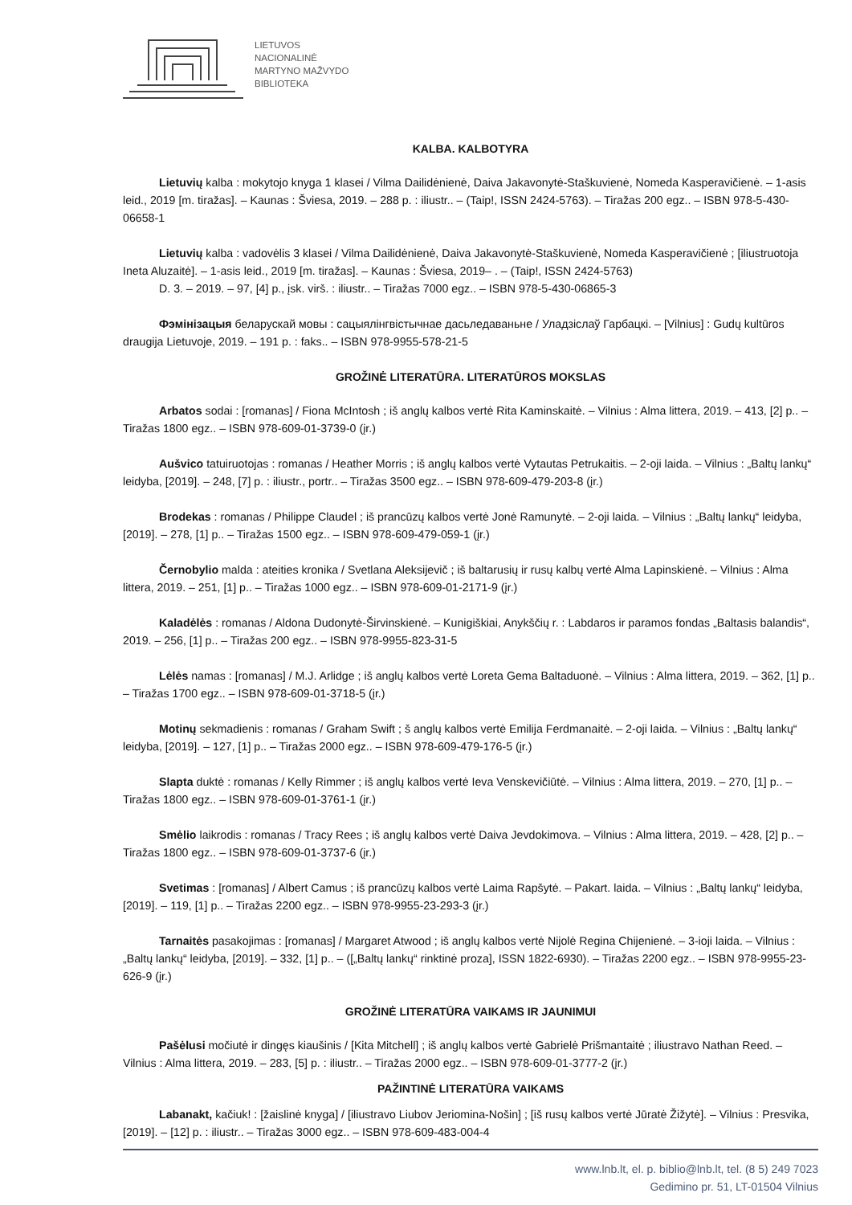LIETUVOS
NACIONALINĖ
MARTYNO MAŽVYDO
BIBLIOTEKA
KALBA. KALBOTYRA
Lietuvių kalba : mokytojo knyga 1 klasei / Vilma Dailidėnienė, Daiva Jakavonytė-Staškuvienė, Nomeda Kasperavičienė. – 1-asis leid., 2019 [m. tiražas]. – Kaunas : Šviesa, 2019. – 288 p. : iliustr.. – (Taip!, ISSN 2424-5763). – Tiražas 200 egz.. – ISBN 978-5-430-06658-1
Lietuvių kalba : vadovėlis 3 klasei / Vilma Dailidėnienė, Daiva Jakavonytė-Staškuvienė, Nomeda Kasperavičienė ; [iliustruotoja Ineta Aluzaitė]. – 1-asis leid., 2019 [m. tiražas]. – Kaunas : Šviesa, 2019– . – (Taip!, ISSN 2424-5763)
D. 3. – 2019. – 97, [4] p., įsk. virš. : iliustr.. – Tiražas 7000 egz.. – ISBN 978-5-430-06865-3
Фэмінізацыя беларускай мовы : сацыялінгвістычнае дасьледаваньне / Уладзіслаў Гарбацкі. – [Vilnius] : Gudų kultūros draugija Lietuvoje, 2019. – 191 p. : faks.. – ISBN 978-9955-578-21-5
GROŽINĖ LITERATŪRA. LITERATŪROS MOKSLAS
Arbatos sodai : [romanas] / Fiona McIntosh ; iš anglų kalbos vertė Rita Kaminskaitė. – Vilnius : Alma littera, 2019. – 413, [2] p.. – Tiražas 1800 egz.. – ISBN 978-609-01-3739-0 (įr.)
Aušvico tatuiruotojas : romanas / Heather Morris ; iš anglų kalbos vertė Vytautas Petrukaitis. – 2-oji laida. – Vilnius : „Baltų lankų“ leidyba, [2019]. – 248, [7] p. : iliustr., portr.. – Tiražas 3500 egz.. – ISBN 978-609-479-203-8 (įr.)
Brodekas : romanas / Philippe Claudel ; iš prancūzų kalbos vertė Jonė Ramunytė. – 2-oji laida. – Vilnius : „Baltų lankų“ leidyba, [2019]. – 278, [1] p.. – Tiražas 1500 egz.. – ISBN 978-609-479-059-1 (įr.)
Černobylio malda : ateities kronika / Svetlana Aleksijevič ; iš baltarusių ir rusų kalbų vertė Alma Lapinskienė. – Vilnius : Alma littera, 2019. – 251, [1] p.. – Tiražas 1000 egz.. – ISBN 978-609-01-2171-9 (įr.)
Kaladėlės : romanas / Aldona Dudonytė-Širvinskienė. – Kunigiškiai, Anykščių r. : Labdaros ir paramos fondas „Baltasis balandis“, 2019. – 256, [1] p.. – Tiražas 200 egz.. – ISBN 978-9955-823-31-5
Lėlės namas : [romanas] / M.J. Arlidge ; iš anglų kalbos vertė Loreta Gema Baltaduonė. – Vilnius : Alma littera, 2019. – 362, [1] p.. – Tiražas 1700 egz.. – ISBN 978-609-01-3718-5 (įr.)
Motinų sekmadienis : romanas / Graham Swift ; š anglų kalbos vertė Emilija Ferdmanaitė. – 2-oji laida. – Vilnius : „Baltų lankų“ leidyba, [2019]. – 127, [1] p.. – Tiražas 2000 egz.. – ISBN 978-609-479-176-5 (įr.)
Slapta duktė : romanas / Kelly Rimmer ; iš anglų kalbos vertė Ieva Venskevičiūtė. – Vilnius : Alma littera, 2019. – 270, [1] p.. – Tiražas 1800 egz.. – ISBN 978-609-01-3761-1 (įr.)
Smėlio laikrodis : romanas / Tracy Rees ; iš anglų kalbos vertė Daiva Jevdokimova. – Vilnius : Alma littera, 2019. – 428, [2] p.. – Tiražas 1800 egz.. – ISBN 978-609-01-3737-6 (įr.)
Svetimas : [romanas] / Albert Camus ; iš prancūzų kalbos vertė Laima Rapšytė. – Pakart. laida. – Vilnius : „Baltų lankų“ leidyba, [2019]. – 119, [1] p.. – Tiražas 2200 egz.. – ISBN 978-9955-23-293-3 (įr.)
Tarnaitės pasakojimas : [romanas] / Margaret Atwood ; iš anglų kalbos vertė Nijolė Regina Chijenienė. – 3-ioji laida. – Vilnius : „Baltų lankų“ leidyba, [2019]. – 332, [1] p.. – ([„Baltų lankų“ rinktinė proza], ISSN 1822-6930). – Tiražas 2200 egz.. – ISBN 978-9955-23-626-9 (įr.)
GROŽINĖ LITERATŪRA VAIKAMS IR JAUNIMUI
Pašėlusi močiutė ir dingęs kiaušinis / [Kita Mitchell] ; iš anglų kalbos vertė Gabrielė Prišmantaitė ; iliustravo Nathan Reed. – Vilnius : Alma littera, 2019. – 283, [5] p. : iliustr.. – Tiražas 2000 egz.. – ISBN 978-609-01-3777-2 (įr.)
PAŽINTINĖ LITERATŪRA VAIKAMS
Labanakt, kačiuk! : [žaislinė knyga] / [iliustravo Liubov Jeriomina-Nošin] ; [iš rusų kalbos vertė Jūratė Žižytė]. – Vilnius : Presvika, [2019]. – [12] p. : iliustr.. – Tiražas 3000 egz.. – ISBN 978-609-483-004-4
www.lnb.lt, el. p. biblio@lnb.lt, tel. (8 5) 249 7023
Gedimino pr. 51, LT-01504 Vilnius